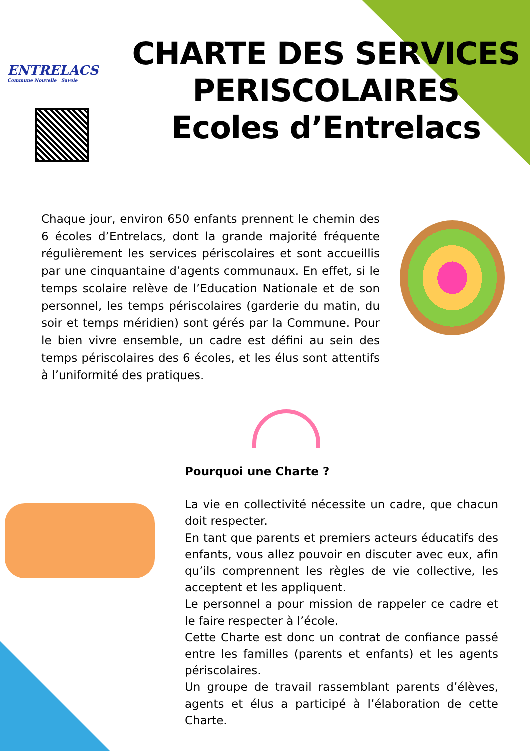ENTRELACS
Commune Nouvelle Savoie
CHARTE DES SERVICES PERISCOLAIRES
Ecoles d’Entrelacs
Chaque jour, environ 650 enfants prennent le chemin des 6 écoles d’Entrelacs, dont la grande majorité fréquente régulièrement les services périscolaires et sont accueillis par une cinquantaine d’agents communaux. En effet, si le temps scolaire relève de l’Education Nationale et de son personnel, les temps périscolaires (garderie du matin, du soir et temps méridien) sont gérés par la Commune. Pour le bien vivre ensemble, un cadre est défini au sein des temps périscolaires des 6 écoles, et les élus sont attentifs à l’uniformité des pratiques.
Pourquoi une Charte ?
La vie en collectivité nécessite un cadre, que chacun doit respecter.
En tant que parents et premiers acteurs éducatifs des enfants, vous allez pouvoir en discuter avec eux, afin qu’ils comprennent les règles de vie collective, les acceptent et les appliquent.
Le personnel a pour mission de rappeler ce cadre et le faire respecter à l’école.
Cette Charte est donc un contrat de confiance passé entre les familles (parents et enfants) et les agents périscolaires.
Un groupe de travail rassemblant parents d’élèves, agents et élus a participé à l’élaboration de cette Charte.